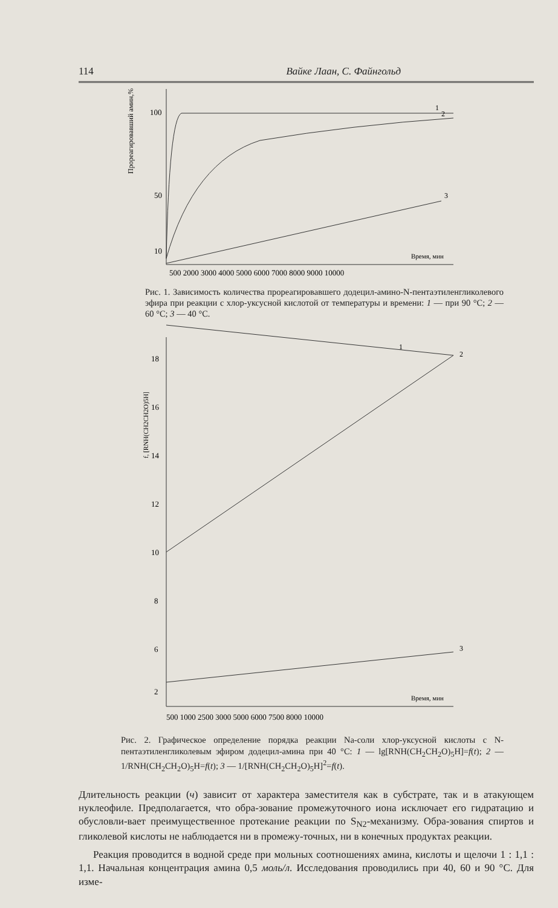114 Вайке Лаан, С. Файнгольд
100
50
10
Прореагировавший амин,%
1
2
3
500 2000 3000 4000 5000 6000 7000 8000 9000 10000
Время, мин
Рис. 1. Зависимость количества прореагировавшего додецил-амино-N-пентаэтиленгликолевого эфира при реакции с хлор-уксусной кислотой от температуры и времени: 1 — при 90 °С; 2 — 60 °С; 3 — 40 °С.
18
16
14
12
10
8
6
2
f, [RNH(CH2CH2O)5H]
1
2
3
Время, мин
500 1000 2500 3000 5000 6000 7500 8000 10000
Рис. 2. Графическое определение порядка реакции Na-соли хлор-уксусной кислоты с N-пентаэтиленгликолевым эфиром додецил-амина при 40 °С: 1 — lg[RNH(CH<sub>2</sub>CH<sub>2</sub>O)<sub>5</sub>H]=f(t); 2 — 1/RNH(CH<sub>2</sub>CH<sub>2</sub>O)<sub>5</sub>H=f(t); 3 — 1/[RNH(CH<sub>2</sub>CH<sub>2</sub>O)<sub>5</sub>H]<sup>2</sup>=f(t).
Длительность реакции (ч) зависит от характера заместителя как в субстрате, так и в атакующем нуклеофиле. Предполагается, что обра-зование промежуточного иона исключает его гидратацию и обусловли-вает преимущественное протекание реакции по S<sub>N2</sub>-механизму. Обра-зования спиртов и гликолевой кислоты не наблюдается ни в промежу-точных, ни в конечных продуктах реакции.
Реакция проводится в водной среде при мольных соотношениях амина, кислоты и щелочи 1 : 1,1 : 1,1. Начальная концентрация амина 0,5 моль/л. Исследования проводились при 40, 60 и 90 °С. Для изме-